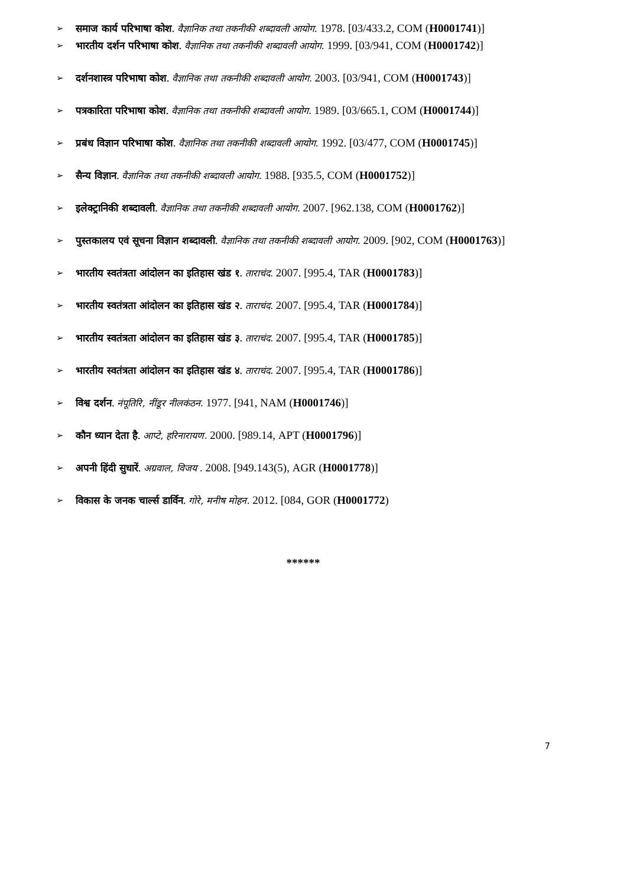➢ समाज कार्य परिभाषा कोश. वैज्ञानिक तथा तकनीकी शब्दावली आयोग. 1978. [03/433.2, COM (H0001741)]
➢ भारतीय दर्शन परिभाषा कोश. वैज्ञानिक तथा तकनीकी शब्दावली आयोग. 1999. [03/941, COM (H0001742)]
➢ दर्शनशास्त्र परिभाषा कोश. वैज्ञानिक तथा तकनीकी शब्दावली आयोग. 2003. [03/941, COM (H0001743)]
➢ पत्रकारिता परिभाषा कोश. वैज्ञानिक तथा तकनीकी शब्दावली आयोग. 1989. [03/665.1, COM (H0001744)]
➢ प्रबंध विज्ञान परिभाषा कोश. वैज्ञानिक तथा तकनीकी शब्दावली आयोग. 1992. [03/477, COM (H0001745)]
➢ सैन्य विज्ञान. वैज्ञानिक तथा तकनीकी शब्दावली आयोग. 1988. [935.5, COM (H0001752)]
➢ इलेक्ट्रानिकी शब्दावली. वैज्ञानिक तथा तकनीकी शब्दावली आयोग. 2007. [962.138, COM (H0001762)]
➢ पुस्तकालय एवं सूचना विज्ञान शब्दावली. वैज्ञानिक तथा तकनीकी शब्दावली आयोग. 2009. [902, COM (H0001763)]
➢ भारतीय स्वतंत्रता आंदोलन का इतिहास खंड १. ताराचंद. 2007. [995.4, TAR (H0001783)]
➢ भारतीय स्वतंत्रता आंदोलन का इतिहास खंड २. ताराचंद. 2007. [995.4, TAR (H0001784)]
➢ भारतीय स्वतंत्रता आंदोलन का इतिहास खंड ३. ताराचंद. 2007. [995.4, TAR (H0001785)]
➢ भारतीय स्वतंत्रता आंदोलन का इतिहास खंड ४. ताराचंद. 2007. [995.4, TAR (H0001786)]
➢ विश्व दर्शन. नंपूतिरि, नींडूर नीलकंठन. 1977. [941, NAM (H0001746)]
➢ कौन ध्यान देता है. आप्टे, हरिनारायण. 2000. [989.14, APT (H0001796)]
➢ अपनी हिंदी सुधारें. अग्रवाल, विजय . 2008. [949.143(5), AGR (H0001778)]
➢ विकास के जनक चार्ल्स डार्विन. गोरे, मनीष मोहन. 2012. [084, GOR (H0001772)
******
7